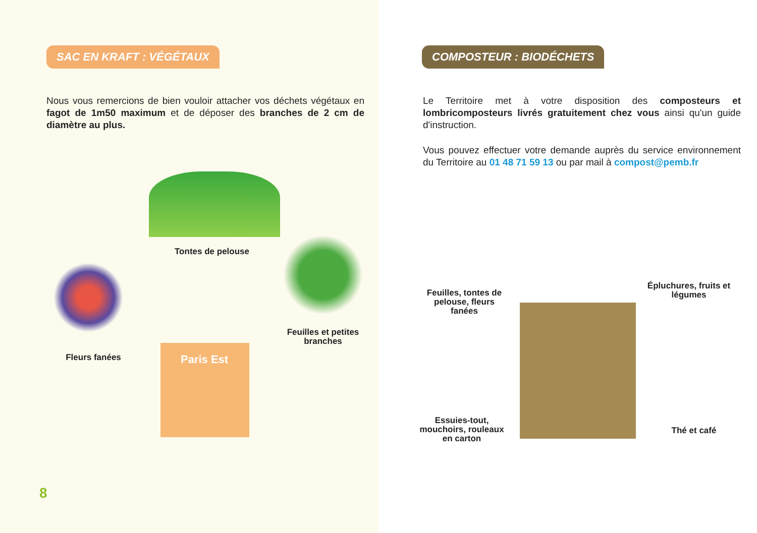SAC EN KRAFT : VÉGÉTAUX
Nous vous remercions de bien vouloir attacher vos déchets végétaux en fagot de 1m50 maximum et de déposer des branches de 2 cm de diamètre au plus.
Tontes de pelouse
Fleurs fanées
Feuilles et petites branches
Paris Est
8
COMPOSTEUR : BIODÉCHETS
Le Territoire met à votre disposition des composteurs et lombricomposteurs livrés gratuitement chez vous ainsi qu'un guide d'instruction.
Vous pouvez effectuer votre demande auprès du service environnement du Territoire au 01 48 71 59 13 ou par mail à compost@pemb.fr
Feuilles, tontes de pelouse, fleurs fanées
Épluchures, fruits et légumes
Essuies-tout, mouchoirs, rouleaux en carton
Thé et café